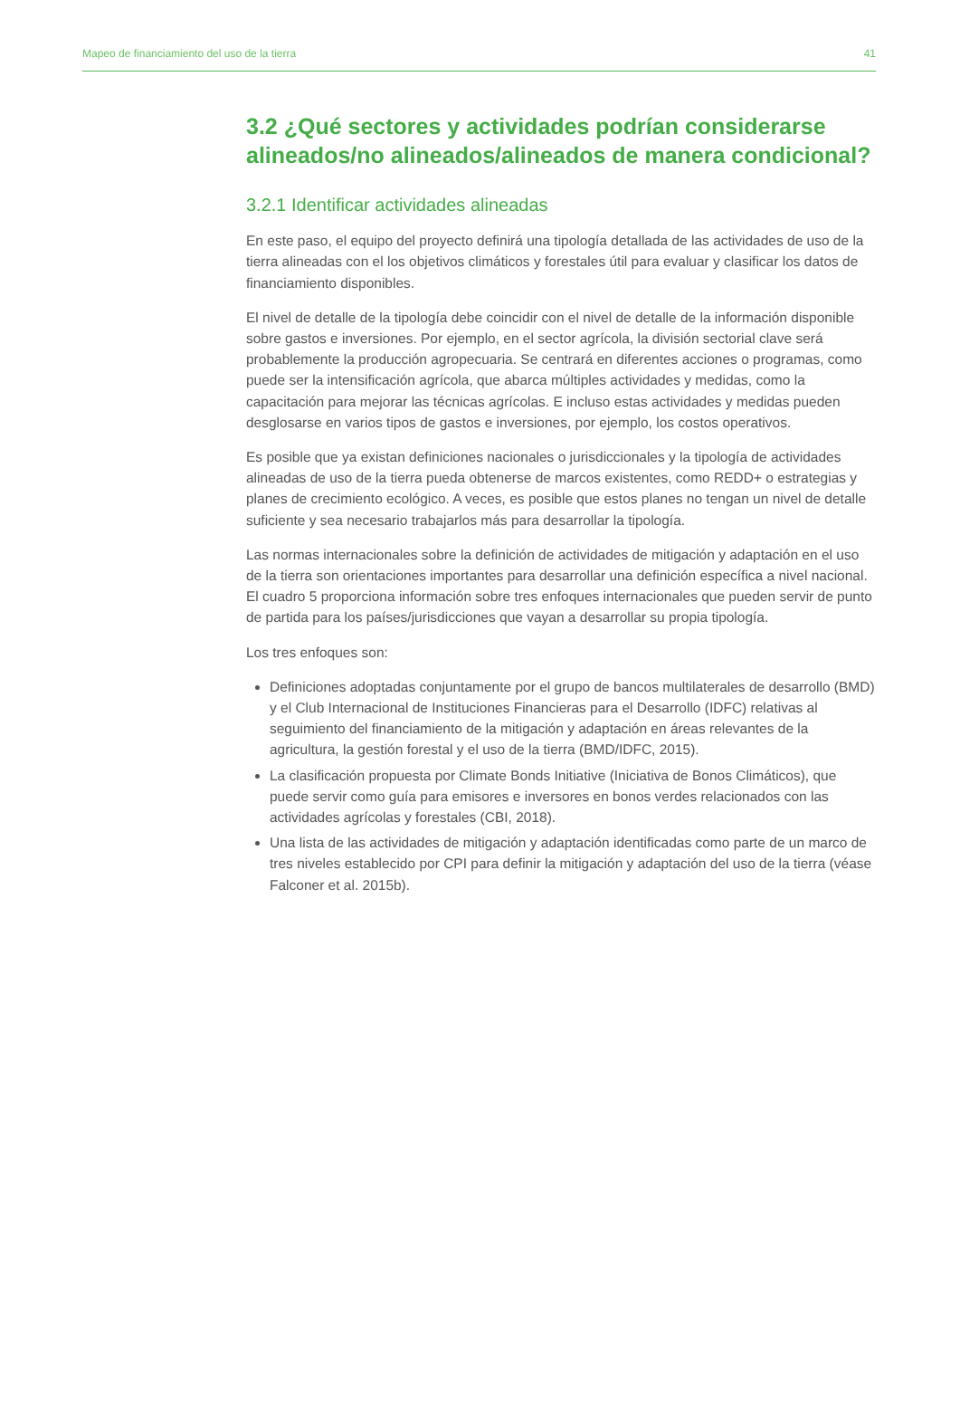Mapeo de financiamiento del uso de la tierra 41
3.2 ¿Qué sectores y actividades podrían considerarse alineados/no alineados/alineados de manera condicional?
3.2.1 Identificar actividades alineadas
En este paso, el equipo del proyecto definirá una tipología detallada de las actividades de uso de la tierra alineadas con el los objetivos climáticos y forestales útil para evaluar y clasificar los datos de financiamiento disponibles.
El nivel de detalle de la tipología debe coincidir con el nivel de detalle de la información disponible sobre gastos e inversiones. Por ejemplo, en el sector agrícola, la división sectorial clave será probablemente la producción agropecuaria. Se centrará en diferentes acciones o programas, como puede ser la intensificación agrícola, que abarca múltiples actividades y medidas, como la capacitación para mejorar las técnicas agrícolas. E incluso estas actividades y medidas pueden desglosarse en varios tipos de gastos e inversiones, por ejemplo, los costos operativos.
Es posible que ya existan definiciones nacionales o jurisdiccionales y la tipología de actividades alineadas de uso de la tierra pueda obtenerse de marcos existentes, como REDD+ o estrategias y planes de crecimiento ecológico. A veces, es posible que estos planes no tengan un nivel de detalle suficiente y sea necesario trabajarlos más para desarrollar la tipología.
Las normas internacionales sobre la definición de actividades de mitigación y adaptación en el uso de la tierra son orientaciones importantes para desarrollar una definición específica a nivel nacional. El cuadro 5 proporciona información sobre tres enfoques internacionales que pueden servir de punto de partida para los países/jurisdicciones que vayan a desarrollar su propia tipología.
Los tres enfoques son:
Definiciones adoptadas conjuntamente por el grupo de bancos multilaterales de desarrollo (BMD) y el Club Internacional de Instituciones Financieras para el Desarrollo (IDFC) relativas al seguimiento del financiamiento de la mitigación y adaptación en áreas relevantes de la agricultura, la gestión forestal y el uso de la tierra (BMD/IDFC, 2015).
La clasificación propuesta por Climate Bonds Initiative (Iniciativa de Bonos Climáticos), que puede servir como guía para emisores e inversores en bonos verdes relacionados con las actividades agrícolas y forestales (CBI, 2018).
Una lista de las actividades de mitigación y adaptación identificadas como parte de un marco de tres niveles establecido por CPI para definir la mitigación y adaptación del uso de la tierra (véase Falconer et al. 2015b).